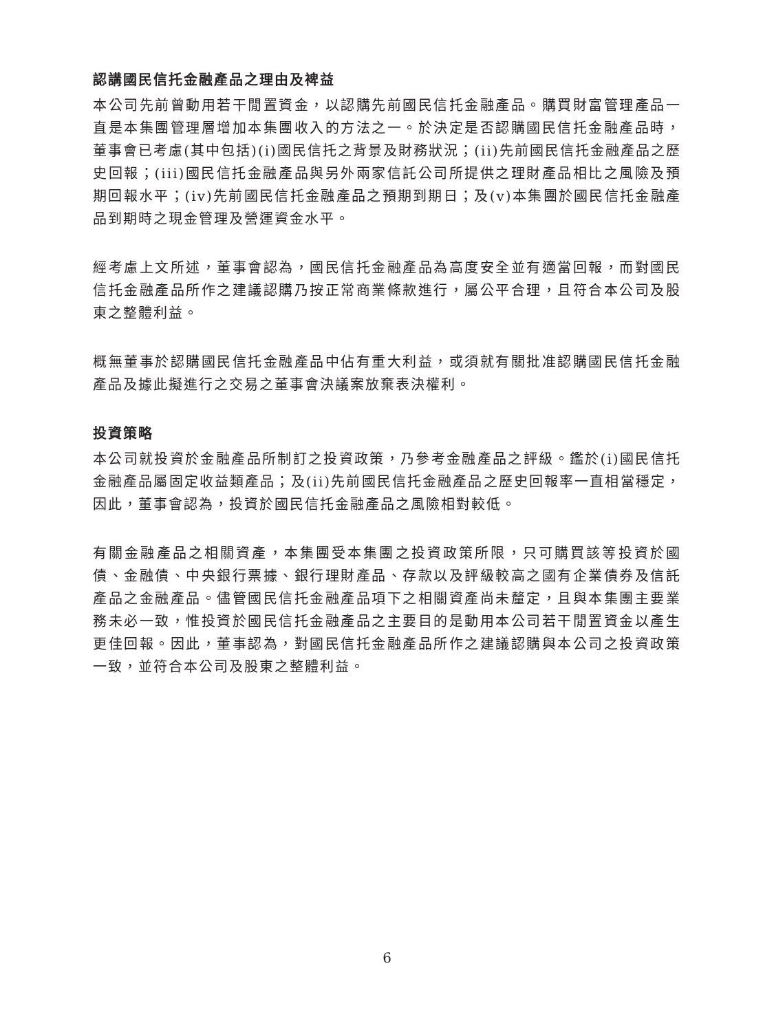認講國民信托金融產品之理由及裨益
本公司先前曾動用若干閒置資金，以認購先前國民信托金融產品。購買財富管理產品一直是本集團管理層增加本集團收入的方法之一。於決定是否認購國民信托金融產品時，董事會已考慮(其中包括)(i)國民信托之背景及財務狀況；(ii)先前國民信托金融產品之歷史回報；(iii)國民信托金融產品與另外兩家信託公司所提供之理財產品相比之風險及預期回報水平；(iv)先前國民信托金融產品之預期到期日；及(v)本集團於國民信托金融產品到期時之現金管理及營運資金水平。
經考慮上文所述，董事會認為，國民信托金融產品為高度安全並有適當回報，而對國民信托金融產品所作之建議認購乃按正常商業條款進行，屬公平合理，且符合本公司及股東之整體利益。
概無董事於認購國民信托金融產品中佔有重大利益，或須就有關批准認購國民信托金融產品及據此擬進行之交易之董事會決議案放棄表決權利。
投資策略
本公司就投資於金融產品所制訂之投資政策，乃參考金融產品之評級。鑑於(i)國民信托金融產品屬固定收益類產品；及(ii)先前國民信托金融產品之歷史回報率一直相當穩定，因此，董事會認為，投資於國民信托金融產品之風險相對較低。
有關金融產品之相關資產，本集團受本集團之投資政策所限，只可購買該等投資於國債、金融債、中央銀行票據、銀行理財產品、存款以及評級較高之國有企業債券及信託產品之金融產品。儘管國民信托金融產品項下之相關資產尚未釐定，且與本集團主要業務未必一致，惟投資於國民信托金融產品之主要目的是動用本公司若干閒置資金以產生更佳回報。因此，董事認為，對國民信托金融產品所作之建議認購與本公司之投資政策一致，並符合本公司及股東之整體利益。
6